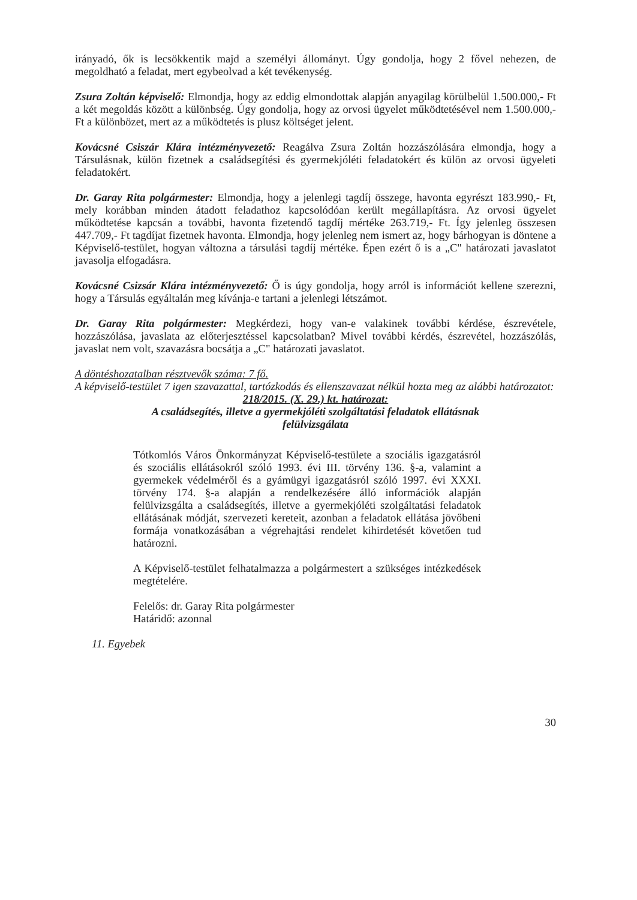irányadó, ők is lecsökkentik majd a személyi állományt. Úgy gondolja, hogy 2 fővel nehezen, de megoldható a feladat, mert egybeolvad a két tevékenység.
Zsura Zoltán képviselő: Elmondja, hogy az eddig elmondottak alapján anyagilag körülbelül 1.500.000,- Ft a két megoldás között a különbség. Úgy gondolja, hogy az orvosi ügyelet működtetésével nem 1.500.000,- Ft a különbözet, mert az a működtetés is plusz költséget jelent.
Kovácsné Csiszár Klára intézményvezető: Reagálva Zsura Zoltán hozzászólására elmondja, hogy a Társulásnak, külön fizetnek a családsegítési és gyermekjóléti feladatokért és külön az orvosi ügyeleti feladatokért.
Dr. Garay Rita polgármester: Elmondja, hogy a jelenlegi tagdíj összege, havonta egyrészt 183.990,- Ft, mely korábban minden átadott feladathoz kapcsolódóan került megállapításra. Az orvosi ügyelet működtetése kapcsán a további, havonta fizetendő tagdíj mértéke 263.719,- Ft. Így jelenleg összesen 447.709,- Ft tagdíjat fizetnek havonta. Elmondja, hogy jelenleg nem ismert az, hogy bárhogyan is döntene a Képviselő-testület, hogyan változna a társulási tagdíj mértéke. Épen ezért ő is a „C" határozati javaslatot javasolja elfogadásra.
Kovácsné Csizsár Klára intézményvezető: Ő is úgy gondolja, hogy arról is információt kellene szerezni, hogy a Társulás egyáltalán meg kívánja-e tartani a jelenlegi létszámot.
Dr. Garay Rita polgármester: Megkérdezi, hogy van-e valakinek további kérdése, észrevétele, hozzászólása, javaslata az előterjesztéssel kapcsolatban? Mivel további kérdés, észrevétel, hozzászólás, javaslat nem volt, szavazásra bocsátja a „C" határozati javaslatot.
A döntéshozatalban résztvevők száma: 7 fő.
A képviselő-testület 7 igen szavazattal, tartózkodás és ellenszavazat nélkül hozta meg az alábbi határozatot:
218/2015. (X. 29.) kt. határozat:
A családsegítés, illetve a gyermekjóléti szolgáltatási feladatok ellátásnak
felülvizsgálata
Tótkomlós Város Önkormányzat Képviselő-testülete a szociális igazgatásról és szociális ellátásokról szóló 1993. évi III. törvény 136. §-a, valamint a gyermekek védelméről és a gyámügyi igazgatásról szóló 1997. évi XXXI. törvény 174. §-a alapján a rendelkezésére álló információk alapján felülvizsgálta a családsegítés, illetve a gyermekjóléti szolgáltatási feladatok ellátásának módját, szervezeti kereteit, azonban a feladatok ellátása jövőbeni formája vonatkozásában a végrehajtási rendelet kihirdetését követően tud határozni.
A Képviselő-testület felhatalmazza a polgármestert a szükséges intézkedések megtételére.
Felelős: dr. Garay Rita polgármester
Határidő: azonnal
11. Egyebek
30